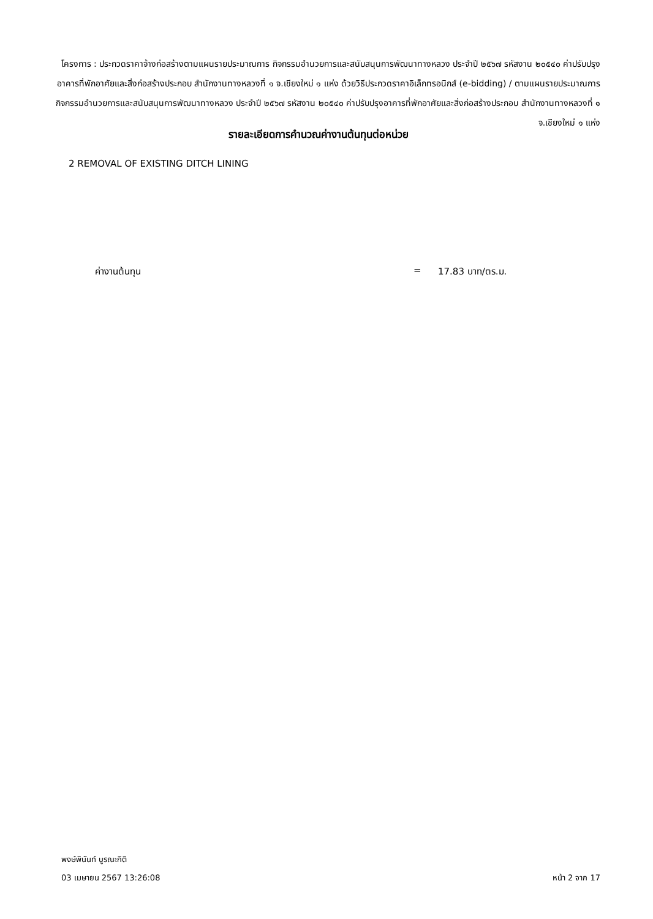โครงการ : ประกวดราคาจ้างก่อสร้างตามแผนรายประมาณการ กิจกรรมอำนวยการและสนับสนุนการพัฒนาทางหลวง ประจำปี ๒๕๖๗ รหัสงาน ๒๐๕๔๐ ค่าปรับปรุงอาคารที่พักอาศัยและสิ่งก่อสร้างประกอบ สำนักงานทางหลวงที่ ๑ จ.เชียงใหม่ ๑ แห่ง ด้วยวิธีประกวดราคาอิเล็กทรอนิกส์ (e-bidding) / ตามแผนรายประมาณการ กิจกรรมอำนวยการและสนับสนุนการพัฒนาทางหลวง ประจำปี ๒๕๖๗ รหัสงาน ๒๐๕๔๐ ค่าปรับปรุงอาคารที่พักอาศัยและสิ่งก่อสร้างประกอบ สำนักงานทางหลวงที่ ๑ จ.เชียงใหม่ ๑ แห่ง
รายละเอียดการคำนวณค่างานต้นทุนต่อหน่วย
2 REMOVAL OF EXISTING DITCH LINING
ค่างานต้นทุน = 17.83 บาท/ตร.ม.
พงษ์พินันท์ บูรณะกิติ
03 เมษายน 2567 13:26:08 หน้า 2 จาก 17